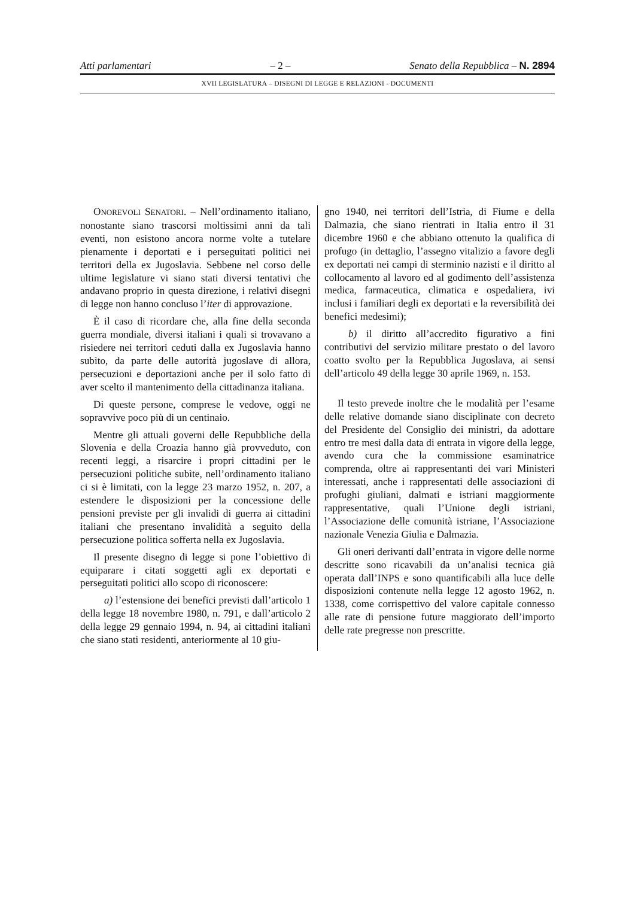Atti parlamentari – 2 – Senato della Repubblica – N. 2894
XVII LEGISLATURA – DISEGNI DI LEGGE E RELAZIONI - DOCUMENTI
ONOREVOLI SENATORI. – Nell’ordinamento italiano, nonostante siano trascorsi moltissimi anni da tali eventi, non esistono ancora norme volte a tutelare pienamente i deportati e i perseguitati politici nei territori della ex Jugoslavia. Sebbene nel corso delle ultime legislature vi siano stati diversi tentativi che andavano proprio in questa direzione, i relativi disegni di legge non hanno concluso l’iter di approvazione.
È il caso di ricordare che, alla fine della seconda guerra mondiale, diversi italiani i quali si trovavano a risiedere nei territori ceduti dalla ex Jugoslavia hanno subìto, da parte delle autorità jugoslave di allora, persecuzioni e deportazioni anche per il solo fatto di aver scelto il mantenimento della cittadinanza italiana.
Di queste persone, comprese le vedove, oggi ne sopravvive poco più di un centinaio.
Mentre gli attuali governi delle Repubbliche della Slovenia e della Croazia hanno già provveduto, con recenti leggi, a risarcire i propri cittadini per le persecuzioni politiche subìte, nell’ordinamento italiano ci si è limitati, con la legge 23 marzo 1952, n. 207, a estendere le disposizioni per la concessione delle pensioni previste per gli invalidi di guerra ai cittadini italiani che presentano invalidità a seguito della persecuzione politica sofferta nella ex Jugoslavia.
Il presente disegno di legge si pone l’obiettivo di equiparare i citati soggetti agli ex deportati e perseguitati politici allo scopo di riconoscere:
a) l’estensione dei benefici previsti dall’articolo 1 della legge 18 novembre 1980, n. 791, e dall’articolo 2 della legge 29 gennaio 1994, n. 94, ai cittadini italiani che siano stati residenti, anteriormente al 10 giu-
gno 1940, nei territori dell’Istria, di Fiume e della Dalmazia, che siano rientrati in Italia entro il 31 dicembre 1960 e che abbiano ottenuto la qualifica di profugo (in dettaglio, l’assegno vitalizio a favore degli ex deportati nei campi di sterminio nazisti e il diritto al collocamento al lavoro ed al godimento dell’assistenza medica, farmaceutica, climatica e ospedaliera, ivi inclusi i familiari degli ex deportati e la reversibilità dei benefici medesimi);
b) il diritto all’accredito figurativo a fini contributivi del servizio militare prestato o del lavoro coatto svolto per la Repubblica Jugoslava, ai sensi dell’articolo 49 della legge 30 aprile 1969, n. 153.
Il testo prevede inoltre che le modalità per l’esame delle relative domande siano disciplinate con decreto del Presidente del Consiglio dei ministri, da adottare entro tre mesi dalla data di entrata in vigore della legge, avendo cura che la commissione esaminatrice comprenda, oltre ai rappresentanti dei vari Ministeri interessati, anche i rappresentati delle associazioni di profughi giuliani, dalmati e istriani maggiormente rappresentative, quali l’Unione degli istriani, l’Associazione delle comunità istriane, l’Associazione nazionale Venezia Giulia e Dalmazia.
Gli oneri derivanti dall’entrata in vigore delle norme descritte sono ricavabili da un’analisi tecnica già operata dall’INPS e sono quantificabili alla luce delle disposizioni contenute nella legge 12 agosto 1962, n. 1338, come corrispettivo del valore capitale connesso alle rate di pensione future maggiorato dell’importo delle rate pregresse non prescritte.